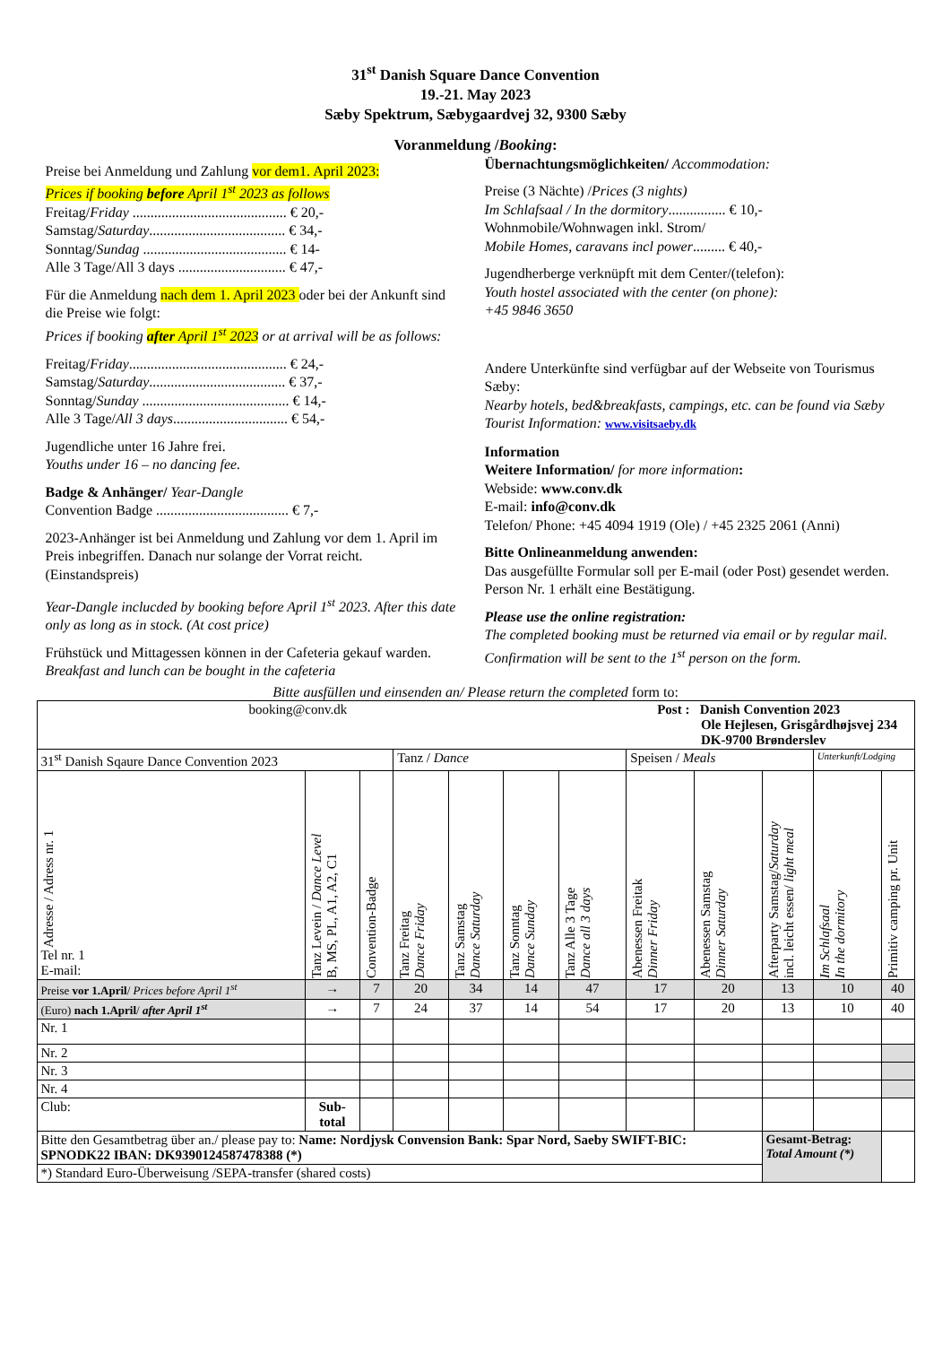31<sup>st</sup> Danish Square Dance Convention
19.-21. May 2023
Sæby Spektrum, Sæbygaardvej 32, 9300 Sæby
Voranmeldung /Booking:
Preise bei Anmeldung und Zahlung vor dem1. April 2023:
Prices if booking before April 1<sup>st</sup> 2023 as follows
Freitag/Friday ........................................... € 20,-
Samstag/Saturday...................................... € 34,-
Sonntag/Sundag ........................................ € 14-
Alle 3 Tage/All 3 days .............................. € 47,-
Für die Anmeldung nach dem 1. April 2023 oder bei der Ankunft sind die Preise wie folgt:
Prices if booking after April 1<sup>st</sup> 2023 or at arrival will be as follows:
Freitag/Friday............................................ € 24,-
Samstag/Saturday...................................... € 37,-
Sonntag/Sunday ......................................... € 14,-
Alle 3 Tage/All 3 days................................ € 54,-
Jugendliche unter 16 Jahre frei.
Youths under 16 – no dancing fee.
Badge & Anhänger/ Year-Dangle
Convention Badge ..................................... € 7,-
2023-Anhänger ist bei Anmeldung und Zahlung vor dem 1. April im Preis inbegriffen. Danach nur solange der Vorrat reicht. (Einstandspreis)
Year-Dangle inclucded by booking before April 1<sup>st</sup> 2023. After this date only as long as in stock. (At cost price)
Frühstück und Mittagessen können in der Cafeteria gekauf warden.
Breakfast and lunch can be bought in the cafeteria
Übernachtungsmöglichkeiten/ Accommodation:
Preise (3 Nächte) /Prices (3 nights)
Im Schlafsaal / In the dormitory................ € 10,-
Wohnmobile/Wohnwagen inkl. Strom/
Mobile Homes, caravans incl power......... € 40,-
Jugendherberge verknüpft mit dem Center/(telefon):
Youth hostel associated with the center (on phone):
+45 9846 3650
Andere Unterkünfte sind verfügbar auf der Webseite von Tourismus Sæby:
Nearby hotels, bed&breakfasts, campings, etc. can be found via Sæby Tourist Information: www.visitsaeby.dk
Information
Weitere Information/ for more information:
Webside: www.conv.dk
E-mail: info@conv.dk
Telefon/ Phone: +45 4094 1919 (Ole) / +45 2325 2061 (Anni)
Bitte Onlineanmeldung anwenden:
Das ausgefüllte Formular soll per E-mail (oder Post) gesendet werden. Person Nr. 1 erhält eine Bestätigung.
Please use the online registration:
The completed booking must be returned via email or by regular mail. Confirmation will be sent to the 1<sup>st</sup> person on the form.
Bitte ausfüllen und einsenden an/ Please return the completed form to:
| booking@conv.dk | | | | | | Post : Danish Convention 2023 Ole Hejlesen, Grisgårdhøjsvej 234 DK-9700 Brønderslev | | | | | |
| 31<sup>st</sup> Danish Sqaure Dance Convention 2023 | | | Tanz / Dance | | | | Speisen / Meals | | | Unterkunft/Lodging | |
| Adresse / Adress nr. 1 Tel nr. 1 E-mail: | Tanz Levein / Dance Level B, MS, PL, A1, A2, C1 | Convention-Badge | Tanz Freitag Dance Friday | Tanz Samstag Dance Saturday | Tanz Sonntag Dance Sunday | Tanz Alle 3 Tage Dance all 3 days | Abenessen Freitak Dinner Friday | Abenessen Samstag Dinner Saturday | Afterparty Samstag/ Saturday incl. leicht essen/ light meal | Im Schlafsaal In the dormitory | Primitiv camping pr. Unit |
| Preise vor 1.April / Prices before April 1<sup>st</sup> | → | 7 | 20 | 34 | 14 | 47 | 17 | 20 | 13 | 10 | 40 |
| (Euro) nach 1.April / after April 1<sup>st</sup> | → | 7 | 24 | 37 | 14 | 54 | 17 | 20 | 13 | 10 | 40 |
| Nr. 1 | | | | | | | | | | | |
| Nr. 2 | | | | | | | | | | | |
| Nr. 3 | | | | | | | | | | | |
| Nr. 4 | | | | | | | | | | | |
| Club: | Sub- total | | | | | | | | | | |
| Bitte den Gesamtbetrag über an./ please pay to: Name: Nordjysk Convension Bank: Spar Nord, Saeby SWIFT-BIC: SPNODK22 IBAN: DK9390124587478388 (*) | | | | | | | | | Gesamt-Betrag: Total Amount (*) | | |
| *) Standard Euro-Überweisung /SEPA-transfer (shared costs) | | | | | | | | | | | |